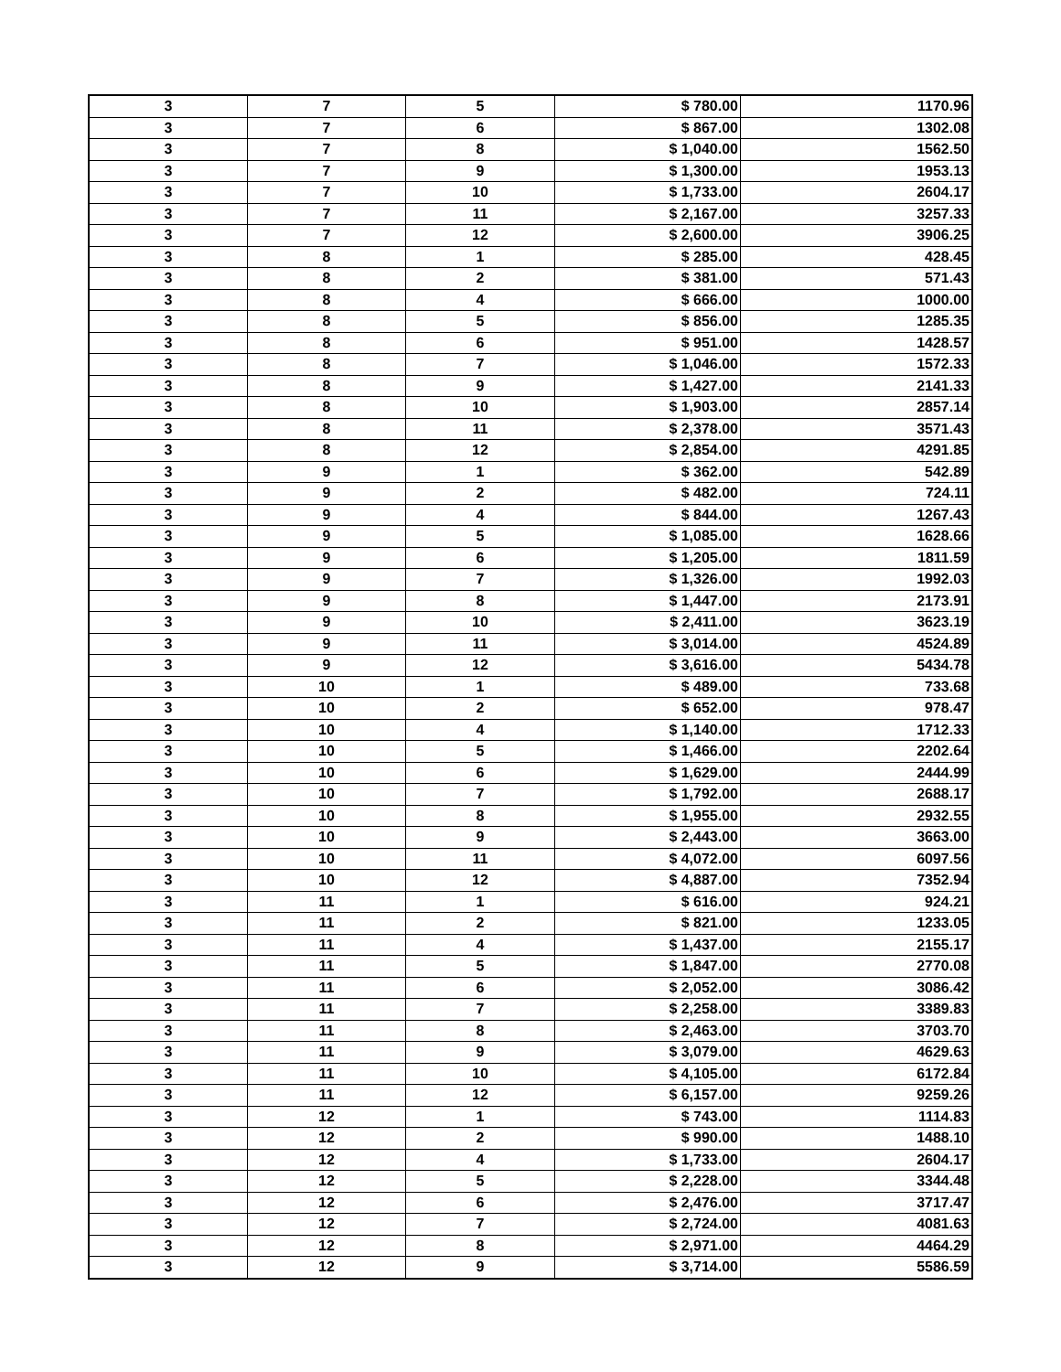| 3 | 7 | 5 | $ 780.00 | 1170.96 |
| 3 | 7 | 6 | $ 867.00 | 1302.08 |
| 3 | 7 | 8 | $ 1,040.00 | 1562.50 |
| 3 | 7 | 9 | $ 1,300.00 | 1953.13 |
| 3 | 7 | 10 | $ 1,733.00 | 2604.17 |
| 3 | 7 | 11 | $ 2,167.00 | 3257.33 |
| 3 | 7 | 12 | $ 2,600.00 | 3906.25 |
| 3 | 8 | 1 | $ 285.00 | 428.45 |
| 3 | 8 | 2 | $ 381.00 | 571.43 |
| 3 | 8 | 4 | $ 666.00 | 1000.00 |
| 3 | 8 | 5 | $ 856.00 | 1285.35 |
| 3 | 8 | 6 | $ 951.00 | 1428.57 |
| 3 | 8 | 7 | $ 1,046.00 | 1572.33 |
| 3 | 8 | 9 | $ 1,427.00 | 2141.33 |
| 3 | 8 | 10 | $ 1,903.00 | 2857.14 |
| 3 | 8 | 11 | $ 2,378.00 | 3571.43 |
| 3 | 8 | 12 | $ 2,854.00 | 4291.85 |
| 3 | 9 | 1 | $ 362.00 | 542.89 |
| 3 | 9 | 2 | $ 482.00 | 724.11 |
| 3 | 9 | 4 | $ 844.00 | 1267.43 |
| 3 | 9 | 5 | $ 1,085.00 | 1628.66 |
| 3 | 9 | 6 | $ 1,205.00 | 1811.59 |
| 3 | 9 | 7 | $ 1,326.00 | 1992.03 |
| 3 | 9 | 8 | $ 1,447.00 | 2173.91 |
| 3 | 9 | 10 | $ 2,411.00 | 3623.19 |
| 3 | 9 | 11 | $ 3,014.00 | 4524.89 |
| 3 | 9 | 12 | $ 3,616.00 | 5434.78 |
| 3 | 10 | 1 | $ 489.00 | 733.68 |
| 3 | 10 | 2 | $ 652.00 | 978.47 |
| 3 | 10 | 4 | $ 1,140.00 | 1712.33 |
| 3 | 10 | 5 | $ 1,466.00 | 2202.64 |
| 3 | 10 | 6 | $ 1,629.00 | 2444.99 |
| 3 | 10 | 7 | $ 1,792.00 | 2688.17 |
| 3 | 10 | 8 | $ 1,955.00 | 2932.55 |
| 3 | 10 | 9 | $ 2,443.00 | 3663.00 |
| 3 | 10 | 11 | $ 4,072.00 | 6097.56 |
| 3 | 10 | 12 | $ 4,887.00 | 7352.94 |
| 3 | 11 | 1 | $ 616.00 | 924.21 |
| 3 | 11 | 2 | $ 821.00 | 1233.05 |
| 3 | 11 | 4 | $ 1,437.00 | 2155.17 |
| 3 | 11 | 5 | $ 1,847.00 | 2770.08 |
| 3 | 11 | 6 | $ 2,052.00 | 3086.42 |
| 3 | 11 | 7 | $ 2,258.00 | 3389.83 |
| 3 | 11 | 8 | $ 2,463.00 | 3703.70 |
| 3 | 11 | 9 | $ 3,079.00 | 4629.63 |
| 3 | 11 | 10 | $ 4,105.00 | 6172.84 |
| 3 | 11 | 12 | $ 6,157.00 | 9259.26 |
| 3 | 12 | 1 | $ 743.00 | 1114.83 |
| 3 | 12 | 2 | $ 990.00 | 1488.10 |
| 3 | 12 | 4 | $ 1,733.00 | 2604.17 |
| 3 | 12 | 5 | $ 2,228.00 | 3344.48 |
| 3 | 12 | 6 | $ 2,476.00 | 3717.47 |
| 3 | 12 | 7 | $ 2,724.00 | 4081.63 |
| 3 | 12 | 8 | $ 2,971.00 | 4464.29 |
| 3 | 12 | 9 | $ 3,714.00 | 5586.59 |